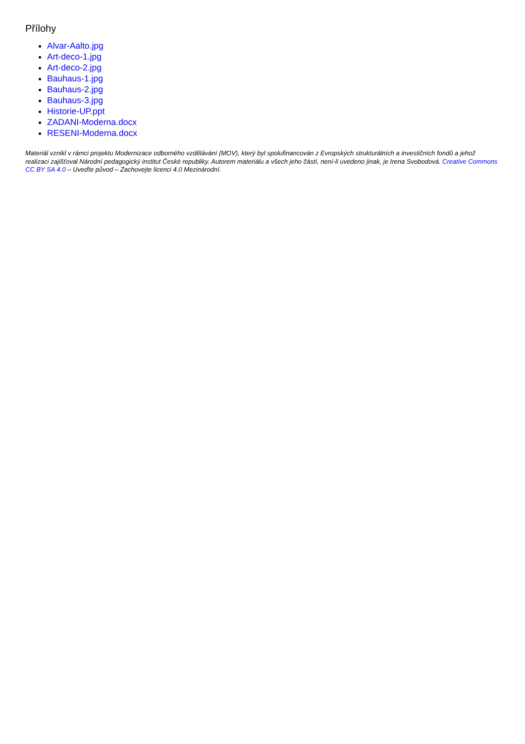Přílohy
Alvar-Aalto.jpg
Art-deco-1.jpg
Art-deco-2.jpg
Bauhaus-1.jpg
Bauhaus-2.jpg
Bauhaus-3.jpg
Historie-UP.ppt
ZADANI-Moderna.docx
RESENI-Moderna.docx
Materiál vznikl v rámci projektu Modernizace odborného vzdělávání (MOV), který byl spolufinancován z Evropských strukturálních a investičních fondů a jehož realizaci zajišťoval Národní pedagogický institut České republiky. Autorem materiálu a všech jeho částí, není-li uvedeno jinak, je Irena Svobodová. Creative Commons CC BY SA 4.0 – Uveďte původ – Zachovejte licenci 4.0 Mezinárodní.